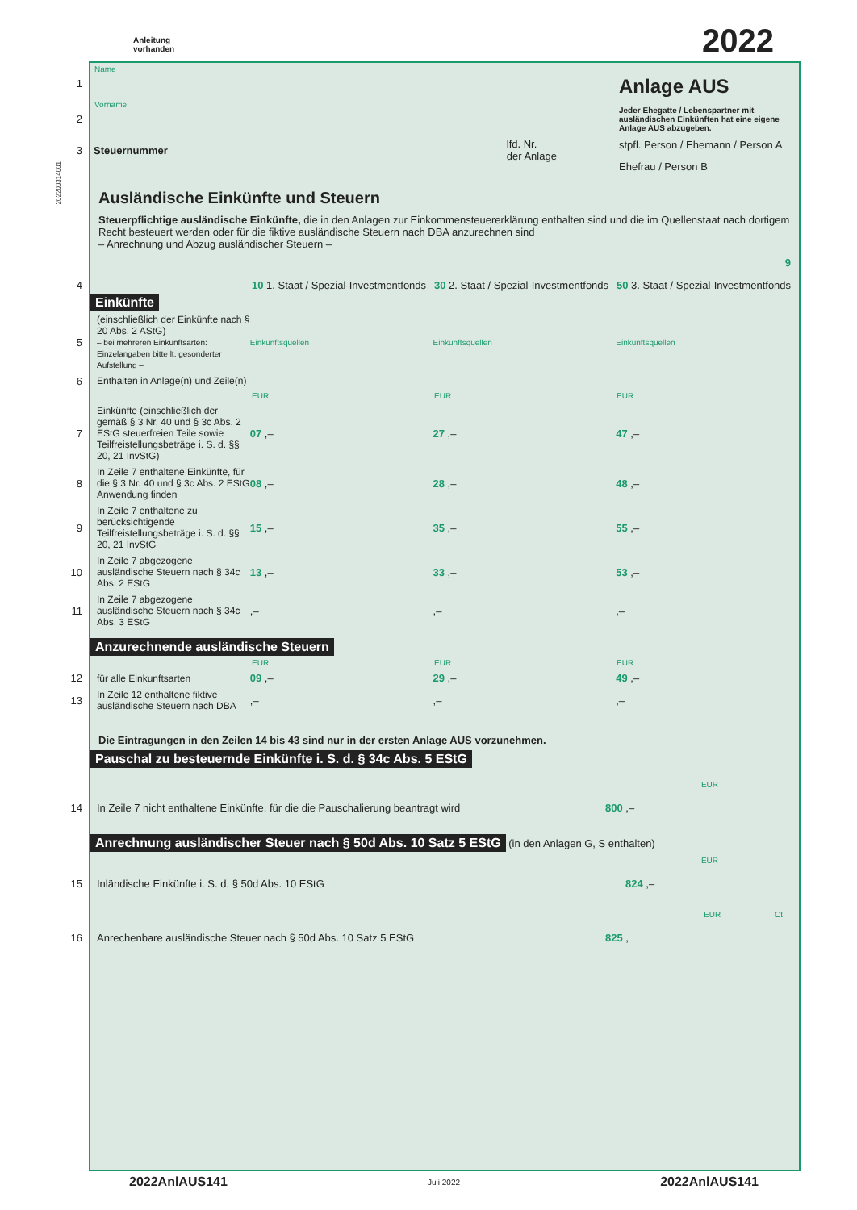Anleitung
vorhanden
2022
Name
1
Vorname
2
3 Steuernummer lfd. Nr.
der Anlage
Anlage AUS
Jeder Ehegatte / Lebenspartner mit ausländischen Einkünften hat eine eigene Anlage AUS abzugeben.
stpfl. Person / Ehemann / Person A
Ehefrau / Person B
Ausländische Einkünfte und Steuern
Steuerpflichtige ausländische Einkünfte, die in den Anlagen zur Einkommensteuererklärung enthalten sind und die im Quellenstaat nach dortigem Recht besteuert werden oder für die fiktive ausländische Steuern nach DBA anzurechnen sind
– Anrechnung und Abzug ausländischer Steuern –
9
4
10 1. Staat / Spezial-Investmentfonds
30 2. Staat / Spezial-Investmentfonds
50 3. Staat / Spezial-Investmentfonds
Einkünfte
5
(einschließlich der Einkünfte nach § 20 Abs. 2 AStG)
– bei mehreren Einkunftsarten: Einzelangaben bitte lt. gesonderter Aufstellung –
Einkunftsquellen Einkunftsquellen Einkunftsquellen
6
Enthalten in Anlage(n) und Zeile(n)
EUR EUR EUR
7
Einkünfte (einschließlich der gemäß § 3 Nr. 40 und § 3c Abs. 2 EStG steuerfreien Teile sowie Teilfreistellungsbeträge i. S. d. §§ 20, 21 InvStG)
07 ,– 27 ,– 47 ,–
8
In Zeile 7 enthaltene Einkünfte, für die § 3 Nr. 40 und § 3c Abs. 2 EStG Anwendung finden
08 ,– 28 ,– 48 ,–
9
In Zeile 7 enthaltene zu berücksichtigende Teilfreistellungsbeträge i. S. d. §§ 20, 21 InvStG
15 ,– 35 ,– 55 ,–
10
In Zeile 7 abgezogene ausländische Steuern nach § 34c Abs. 2 EStG
13 ,– 33 ,– 53 ,–
11
In Zeile 7 abgezogene ausländische Steuern nach § 34c Abs. 3 EStG
,– ,– ,–
Anzurechnende ausländische Steuern
EUR EUR EUR
12
für alle Einkunftsarten 09 ,– 29 ,– 49 ,–
13
In Zeile 12 enthaltene fiktive ausländische Steuern nach DBA
,– ,– ,–
Die Eintragungen in den Zeilen 14 bis 43 sind nur in der ersten Anlage AUS vorzunehmen.
Pauschal zu besteuernde Einkünfte i. S. d. § 34c Abs. 5 EStG
EUR
14
In Zeile 7 nicht enthaltene Einkünfte, für die die Pauschalierung beantragt wird 800 ,–
Anrechnung ausländischer Steuer nach § 50d Abs. 10 Satz 5 EStG (in den Anlagen G, S enthalten)
EUR
15
Inländische Einkünfte i. S. d. § 50d Abs. 10 EStG 824 ,–
EUR Ct
16
Anrechenbare ausländische Steuer nach § 50d Abs. 10 Satz 5 EStG 825 ,
2022AnlAUS141 – Juli 2022 – 2022AnlAUS141
202200314001